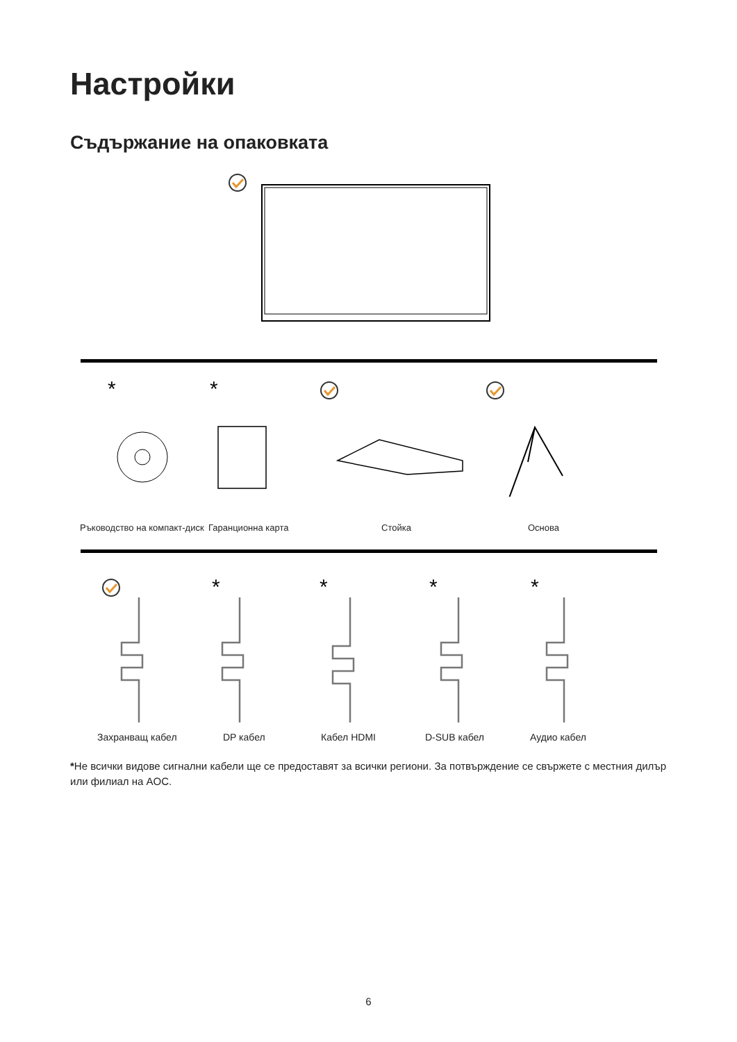Настройки
Съдържание на опаковката
*
*
Ръководство на компакт-диск Гаранционна карта Стойка Основа
*
*
*
*
Захранващ кабел DP кабел Кабел HDMI D-SUB кабел Аудио кабел
*Не всички видове сигнални кабели ще се предоставят за всички региони. За потвърждение се свържете с местния дилър или филиал на AOC.
6